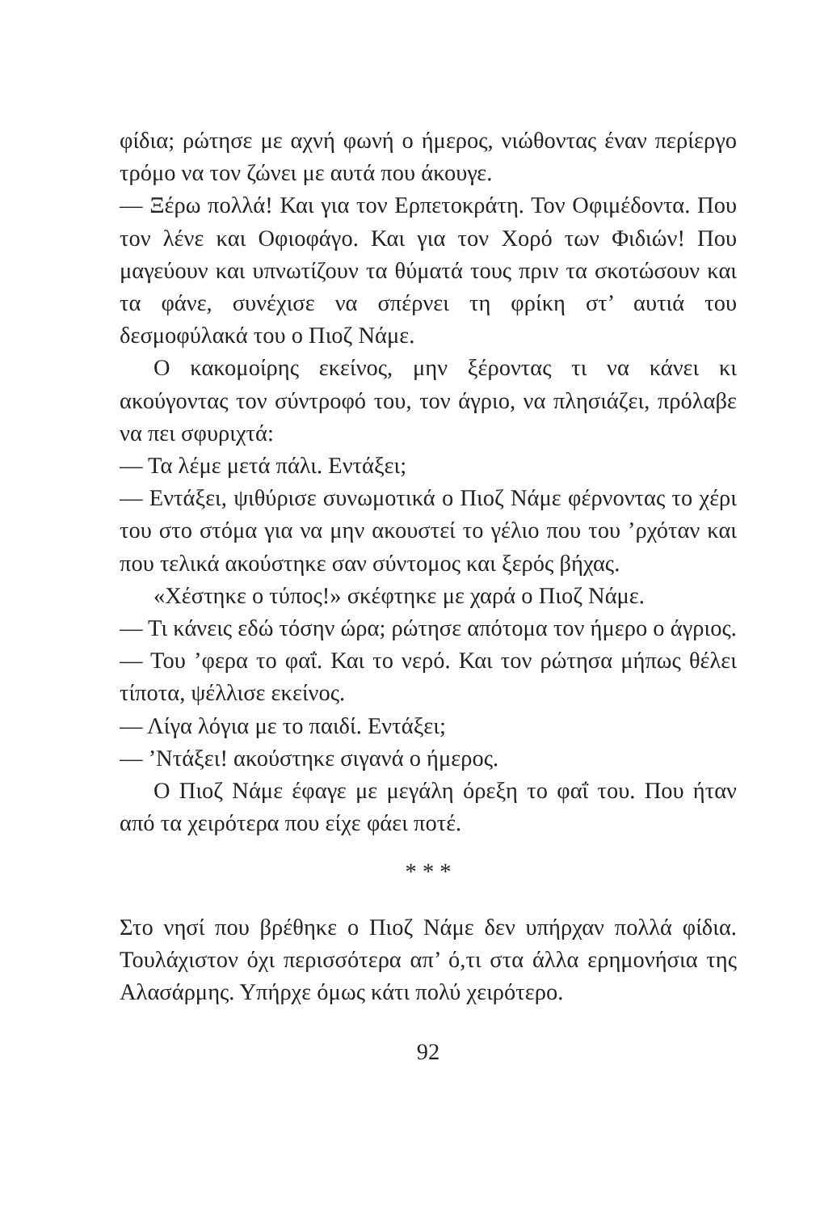φίδια; ρώτησε με αχνή φωνή ο ήμερος, νιώθοντας έναν περίεργο τρόμο να τον ζώνει με αυτά που άκουγε.
— Ξέρω πολλά! Και για τον Ερπετοκράτη. Τον Οφιμέδοντα. Που τον λένε και Οφιοφάγο. Και για τον Χορό των Φιδιών! Που μαγεύουν και υπνωτίζουν τα θύματά τους πριν τα σκοτώσουν και τα φάνε, συνέχισε να σπέρνει τη φρίκη στ’ αυτιά του δεσμοφύλακά του ο Πιοζ Νάμε.
Ο κακομοίρης εκείνος, μην ξέροντας τι να κάνει κι ακούγοντας τον σύντροφό του, τον άγριο, να πλησιάζει, πρόλαβε να πει σφυριχτά:
— Τα λέμε μετά πάλι. Εντάξει;
— Εντάξει, ψιθύρισε συνωμοτικά ο Πιοζ Νάμε φέρνοντας το χέρι του στο στόμα για να μην ακουστεί το γέλιο που του ’ρχόταν και που τελικά ακούστηκε σαν σύντομος και ξερός βήχας.
«Χέστηκε ο τύπος!» σκέφτηκε με χαρά ο Πιοζ Νάμε.
— Τι κάνεις εδώ τόσην ώρα; ρώτησε απότομα τον ήμερο ο άγριος.
— Του ’φερα το φαΐ. Και το νερό. Και τον ρώτησα μήπως θέλει τίποτα, ψέλλισε εκείνος.
— Λίγα λόγια με το παιδί. Εντάξει;
— ’Ντάξει! ακούστηκε σιγανά ο ήμερος.
Ο Πιοζ Νάμε έφαγε με μεγάλη όρεξη το φαΐ του. Που ήταν από τα χειρότερα που είχε φάει ποτέ.
* * *
Στο νησί που βρέθηκε ο Πιοζ Νάμε δεν υπήρχαν πολλά φίδια. Τουλάχιστον όχι περισσότερα απ’ ό,τι στα άλλα ερημονήσια της Αλασάρμης. Υπήρχε όμως κάτι πολύ χειρότερο.
92